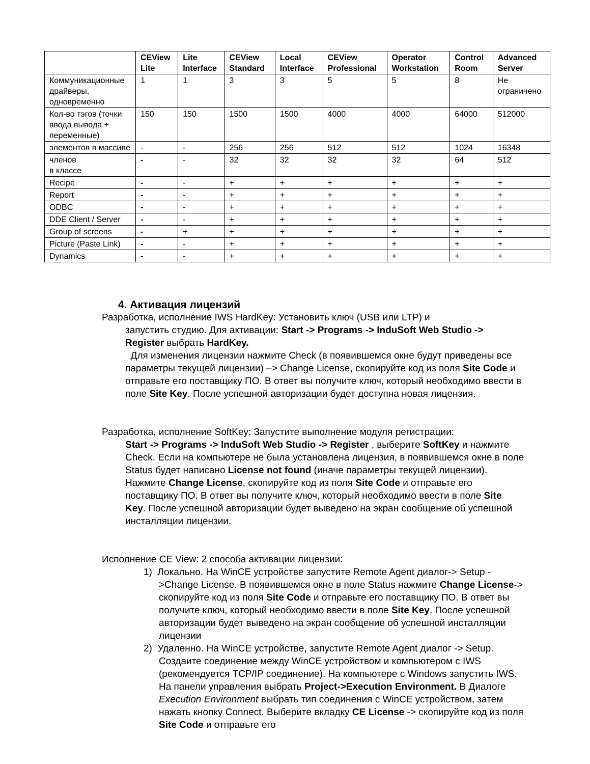| | CEView Lite | Lite Interface | CEView Standard | Local Interface | CEView Professional | Operator Workstation | Control Room | Advanced Server |
| --- | --- | --- | --- | --- | --- | --- | --- | --- |
| Коммуникационные драйверы, одновременно | 1 | 1 | 3 | 3 | 5 | 5 | 8 | Не ограничено |
| Кол-во тэгов (точки ввода вывода + переменные) | 150 | 150 | 1500 | 1500 | 4000 | 4000 | 64000 | 512000 |
| элементов в массиве | - | - | 256 | 256 | 512 | 512 | 1024 | 16348 |
| членов в классе | - | - | 32 | 32 | 32 | 32 | 64 | 512 |
| Recipe | - | - | + | + | + | + | + | + |
| Report | - | - | + | + | + | + | + | + |
| ODBC | - | - | + | + | + | + | + | + |
| DDE Client / Server | - | - | + | + | + | + | + | + |
| Group of screens | - | + | + | + | + | + | + | + |
| Picture (Paste Link) | - | - | + | + | + | + | + | + |
| Dynamics | - | - | + | + | + | + | + | + |
4. Активация лицензий
Разработка, исполнение IWS HardKey: Установить ключ (USB или LTP) и
запустить студию. Для активации: Start -> Programs -> InduSoft Web Studio -> Register выбрать HardKey.
Для изменения лицензии нажмите Check (в появившемся окне будут приведены все параметры текущей лицензии) –> Change License, скопируйте код из поля Site Code и отправьте его поставщику ПО. В ответ вы получите ключ, который необходимо ввести в поле Site Key. После успешной авторизации будет доступна новая лицензия.
Разработка, исполнение SoftKey: Запустите выполнение модуля регистрации:
Start -> Programs -> InduSoft Web Studio -> Register , выберите SoftKey и нажмите Check. Если на компьютере не была установлена лицензия, в появившемся окне в поле Status будет написано License not found (иначе параметры текущей лицензии). Нажмите Change License, скопируйте код из поля Site Code и отправьте его поставщику ПО. В ответ вы получите ключ, который необходимо ввести в поле Site Key. После успешной авторизации будет выведено на экран сообщение об успешной инсталляции лицензии.
Исполнение CE View: 2 способа активации лицензии:
1) Локально. На WinCE устройстве запустите Remote Agent диалог-> Setup ->Change License. В появившемся окне в поле Status нажмите Change License-> скопируйте код из поля Site Code и отправьте его поставщику ПО. В ответ вы получите ключ, который необходимо ввести в поле Site Key. После успешной авторизации будет выведено на экран сообщение об успешной инсталляции лицензии
2) Удаленно. На WinCE устройстве, запустите Remote Agent диалог -> Setup. Создаите соединение между WinCE устройством и компьютером с IWS (рекомендуется TCP/IP соединение). На компьютере с Windows запустить IWS. На панели управления выбрать Project->Execution Environment. В Диалоге Execution Environment выбрать тип соединения с WinCE устройством, затем нажать кнопку Connect. Выберите вкладку CE License -> скопируйте код из поля Site Code и отправьте его